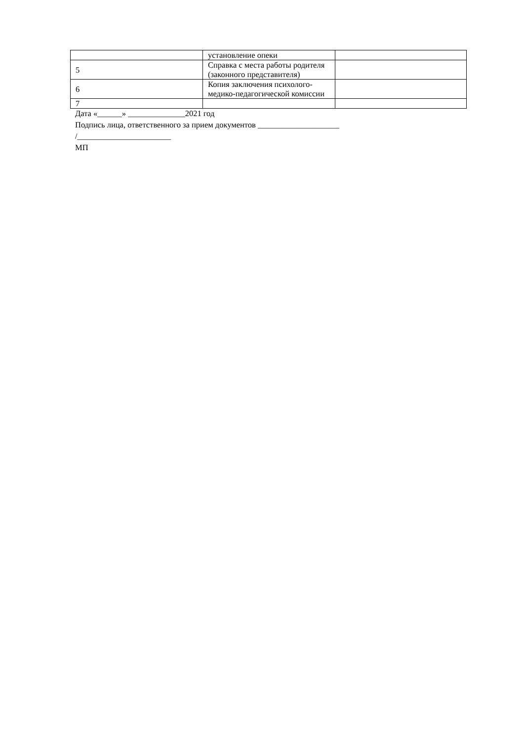| | установление опеки | |
| 5 | Справка с места работы родителя (законного представителя) | |
| 6 | Копия заключения психолого-медико-педагогической комиссии | |
| 7 | | |
Дата «______» ______________2021 год
Подпись лица, ответственного за прием документов ____________________
/_______________________
МП